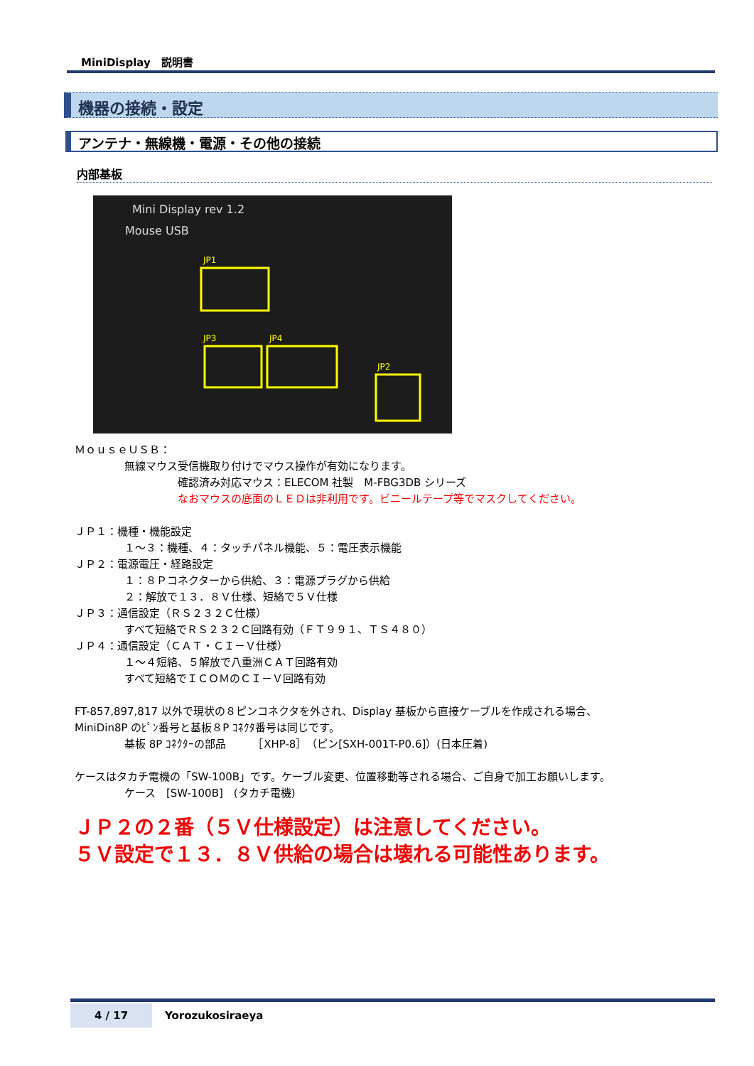MiniDisplay　説明書
機器の接続・設定
アンテナ・無線機・電源・その他の接続
内部基板
Mini Display rev 1.2
Mouse USB
JP1
JP3
JP4
JP2
ＭｏｕｓｅＵＳＢ：
無線マウス受信機取り付けでマウス操作が有効になります。
確認済み対応マウス：ELECOM 社製　M-FBG3DB シリーズ
なおマウスの底面のＬＥＤは非利用です。ビニールテープ等でマスクしてください。
ＪＰ１：機種・機能設定
１～３：機種、４：タッチパネル機能、５：電圧表示機能
ＪＰ２：電源電圧・経路設定
１：８Ｐコネクターから供給、３：電源プラグから供給
２：解放で１３．８Ｖ仕様、短絡で５Ｖ仕様
ＪＰ３：通信設定（ＲＳ２３２Ｃ仕様）
すべて短絡でＲＳ２３２Ｃ回路有効（ＦＴ９９１、ＴＳ４８０）
ＪＰ４：通信設定（ＣＡＴ・ＣＩ－Ｖ仕様）
１～４短絡、５解放で八重洲ＣＡＴ回路有効
すべて短絡でＩＣＯＭのＣＩ－Ｖ回路有効
FT-857,897,817 以外で現状の８ピンコネクタを外され、Display 基板から直接ケーブルを作成される場合、
MiniDin8P のﾋﾟﾝ番号と基板８P ｺﾈｸﾀ番号は同じです。
基板 8P ｺﾈｸﾀｰの部品　　　［XHP-8］（ピン[SXH-001T-P0.6]）(日本圧着)
ケースはタカチ電機の「SW-100B」です。ケーブル変更、位置移動等される場合、ご自身で加工お願いします。
ケース　[SW-100B]　(タカチ電機)
ＪＰ２の２番（５Ｖ仕様設定）は注意してください。
５Ｖ設定で１３．８Ｖ供給の場合は壊れる可能性あります。
4 / 17
Yorozukosiraeya